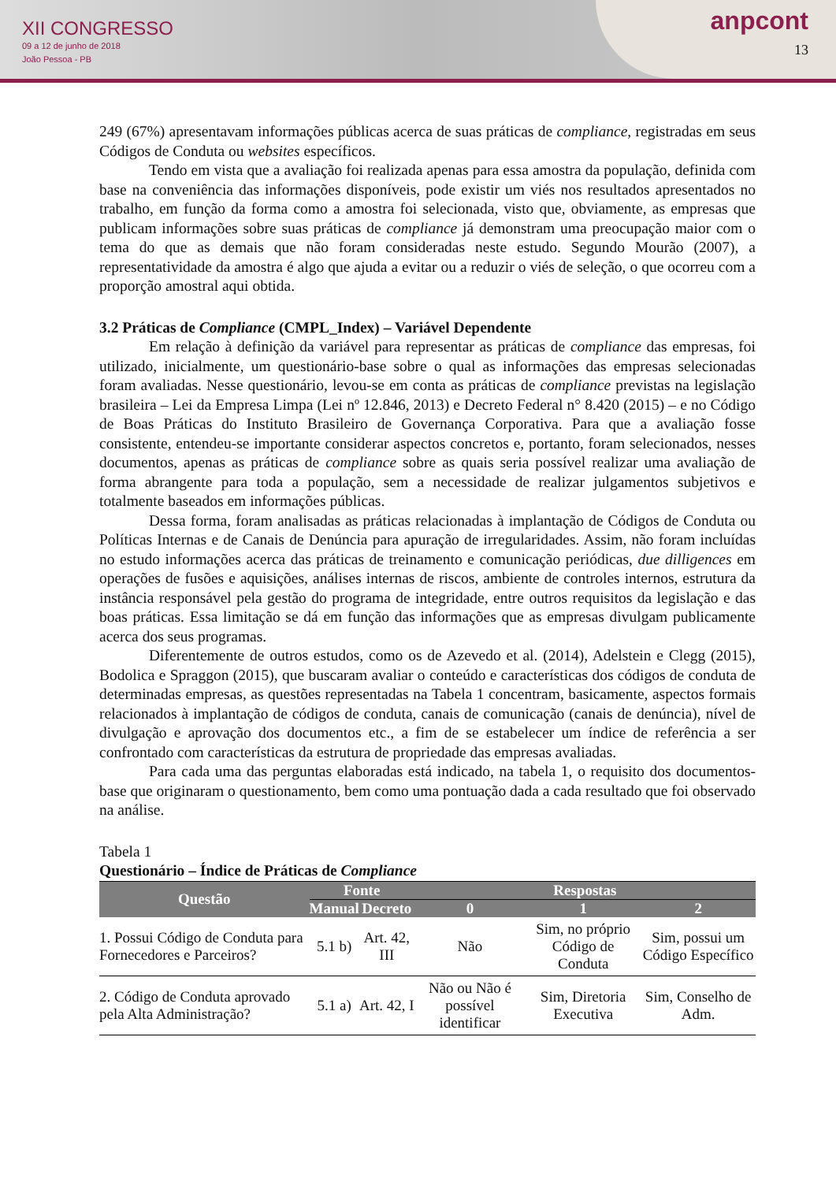XII CONGRESSO
09 a 12 de junho de 2018
João Pessoa - PB
anpcont
13
249 (67%) apresentavam informações públicas acerca de suas práticas de compliance, registradas em seus Códigos de Conduta ou websites específicos.
Tendo em vista que a avaliação foi realizada apenas para essa amostra da população, definida com base na conveniência das informações disponíveis, pode existir um viés nos resultados apresentados no trabalho, em função da forma como a amostra foi selecionada, visto que, obviamente, as empresas que publicam informações sobre suas práticas de compliance já demonstram uma preocupação maior com o tema do que as demais que não foram consideradas neste estudo. Segundo Mourão (2007), a representatividade da amostra é algo que ajuda a evitar ou a reduzir o viés de seleção, o que ocorreu com a proporção amostral aqui obtida.
3.2 Práticas de Compliance (CMPL_Index) – Variável Dependente
Em relação à definição da variável para representar as práticas de compliance das empresas, foi utilizado, inicialmente, um questionário-base sobre o qual as informações das empresas selecionadas foram avaliadas. Nesse questionário, levou-se em conta as práticas de compliance previstas na legislação brasileira – Lei da Empresa Limpa (Lei nº 12.846, 2013) e Decreto Federal n° 8.420 (2015) – e no Código de Boas Práticas do Instituto Brasileiro de Governança Corporativa. Para que a avaliação fosse consistente, entendeu-se importante considerar aspectos concretos e, portanto, foram selecionados, nesses documentos, apenas as práticas de compliance sobre as quais seria possível realizar uma avaliação de forma abrangente para toda a população, sem a necessidade de realizar julgamentos subjetivos e totalmente baseados em informações públicas.
Dessa forma, foram analisadas as práticas relacionadas à implantação de Códigos de Conduta ou Políticas Internas e de Canais de Denúncia para apuração de irregularidades. Assim, não foram incluídas no estudo informações acerca das práticas de treinamento e comunicação periódicas, due dilligences em operações de fusões e aquisições, análises internas de riscos, ambiente de controles internos, estrutura da instância responsável pela gestão do programa de integridade, entre outros requisitos da legislação e das boas práticas. Essa limitação se dá em função das informações que as empresas divulgam publicamente acerca dos seus programas.
Diferentemente de outros estudos, como os de Azevedo et al. (2014), Adelstein e Clegg (2015), Bodolica e Spraggon (2015), que buscaram avaliar o conteúdo e características dos códigos de conduta de determinadas empresas, as questões representadas na Tabela 1 concentram, basicamente, aspectos formais relacionados à implantação de códigos de conduta, canais de comunicação (canais de denúncia), nível de divulgação e aprovação dos documentos etc., a fim de se estabelecer um índice de referência a ser confrontado com características da estrutura de propriedade das empresas avaliadas.
Para cada uma das perguntas elaboradas está indicado, na tabela 1, o requisito dos documentos-base que originaram o questionamento, bem como uma pontuação dada a cada resultado que foi observado na análise.
Tabela 1
Questionário – Índice de Práticas de Compliance
| Questão | Fonte | | Respostas | | |
| --- | --- | --- | --- | --- | --- |
| | Manual | Decreto | 0 | 1 | 2 |
| 1. Possui Código de Conduta para Fornecedores e Parceiros? | 5.1 b) | Art. 42, III | Não | Sim, no próprio Código de Conduta | Sim, possui um Código Específico |
| 2. Código de Conduta aprovado pela Alta Administração? | 5.1 a) | Art. 42, I | Não ou Não é possível identificar | Sim, Diretoria Executiva | Sim, Conselho de Adm. |